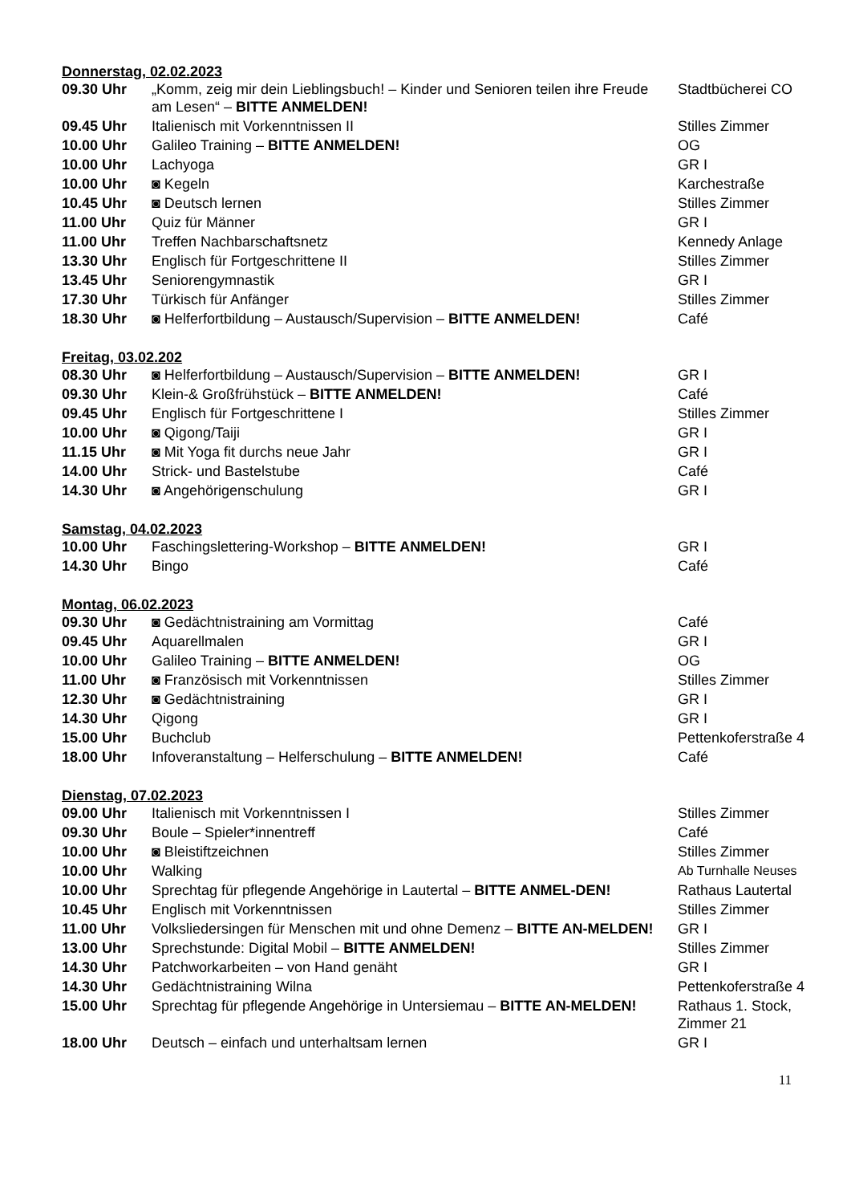Donnerstag, 02.02.2023
| 09.30 Uhr | „Komm, zeig mir dein Lieblingsbuch! – Kinder und Senioren teilen ihre Freude am Lesen“ – BITTE ANMELDEN! | Stadtbücherei CO |
| 09.45 Uhr | Italienisch mit Vorkenntnissen II | Stilles Zimmer |
| 10.00 Uhr | Galileo Training – BITTE ANMELDEN! | OG |
| 10.00 Uhr | Lachyoga | GR I |
| 10.00 Uhr | ◙ Kegeln | Karchestraße |
| 10.45 Uhr | ◙ Deutsch lernen | Stilles Zimmer |
| 11.00 Uhr | Quiz für Männer | GR I |
| 11.00 Uhr | Treffen Nachbarschaftsnetz | Kennedy Anlage |
| 13.30 Uhr | Englisch für Fortgeschrittene II | Stilles Zimmer |
| 13.45 Uhr | Seniorengymnastik | GR I |
| 17.30 Uhr | Türkisch für Anfänger | Stilles Zimmer |
| 18.30 Uhr | ◙ Helferfortbildung – Austausch/Supervision – BITTE ANMELDEN! | Café |
Freitag, 03.02.202
| 08.30 Uhr | ◙ Helferfortbildung – Austausch/Supervision – BITTE ANMELDEN! | GR I |
| 09.30 Uhr | Klein-& Großfrühstück – BITTE ANMELDEN! | Café |
| 09.45 Uhr | Englisch für Fortgeschrittene I | Stilles Zimmer |
| 10.00 Uhr | ◙ Qigong/Taiji | GR I |
| 11.15 Uhr | ◙ Mit Yoga fit durchs neue Jahr | GR I |
| 14.00 Uhr | Strick- und Bastelstube | Café |
| 14.30 Uhr | ◙ Angehörigenschulung | GR I |
Samstag, 04.02.2023
| 10.00 Uhr | Faschingslettering-Workshop – BITTE ANMELDEN! | GR I |
| 14.30 Uhr | Bingo | Café |
Montag, 06.02.2023
| 09.30 Uhr | ◙ Gedächtnistraining am Vormittag | Café |
| 09.45 Uhr | Aquarellmalen | GR I |
| 10.00 Uhr | Galileo Training – BITTE ANMELDEN! | OG |
| 11.00 Uhr | ◙ Französisch mit Vorkenntnissen | Stilles Zimmer |
| 12.30 Uhr | ◙ Gedächtnistraining | GR I |
| 14.30 Uhr | Qigong | GR I |
| 15.00 Uhr | Buchclub | Pettenkoferstraße 4 |
| 18.00 Uhr | Infoveranstaltung – Helferschulung – BITTE ANMELDEN! | Café |
Dienstag, 07.02.2023
| 09.00 Uhr | Italienisch mit Vorkenntnissen I | Stilles Zimmer |
| 09.30 Uhr | Boule – Spieler*innentreff | Café |
| 10.00 Uhr | ◙ Bleistiftzeichnen | Stilles Zimmer |
| 10.00 Uhr | Walking | Ab Turnhalle Neuses |
| 10.00 Uhr | Sprechtag für pflegende Angehörige in Lautertal – BITTE ANMEL-DEN! | Rathaus Lautertal |
| 10.45 Uhr | Englisch mit Vorkenntnissen | Stilles Zimmer |
| 11.00 Uhr | Volksliedersingen für Menschen mit und ohne Demenz – BITTE AN-MELDEN! | GR I |
| 13.00 Uhr | Sprechstunde: Digital Mobil – BITTE ANMELDEN! | Stilles Zimmer |
| 14.30 Uhr | Patchworkarbeiten – von Hand genäht | GR I |
| 14.30 Uhr | Gedächtnistraining Wilna | Pettenkoferstraße 4 |
| 15.00 Uhr | Sprechtag für pflegende Angehörige in Untersiemau – BITTE AN-MELDEN! | Rathaus 1. Stock, Zimmer 21 |
| 18.00 Uhr | Deutsch – einfach und unterhaltsam lernen | GR I |
11